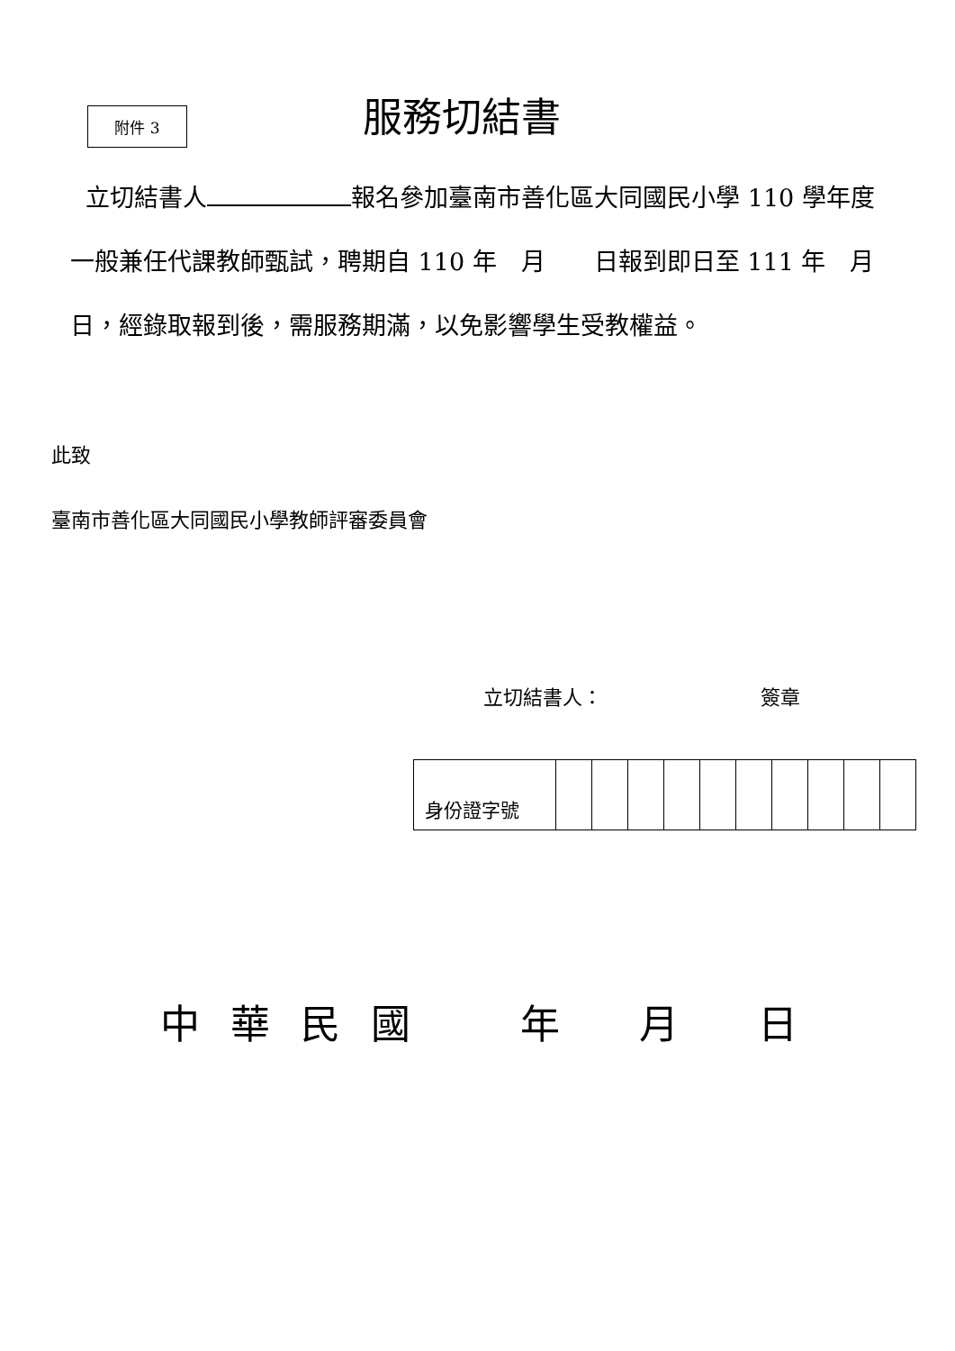附件 3
服務切結書
立切結書人 報名參加臺南市善化區大同國民小學 110 學年度一般兼任代課教師甄試，聘期自 110 年　月　　日報到即日至 111 年　月　日，經錄取報到後，需服務期滿，以免影響學生受教權益。
此致
臺南市善化區大同國民小學教師評審委員會
立切結書人：　　　　　　　　簽章
| 身份證字號 | | | | | | | | | | |
中 華 民 國 　　年　　月　　日